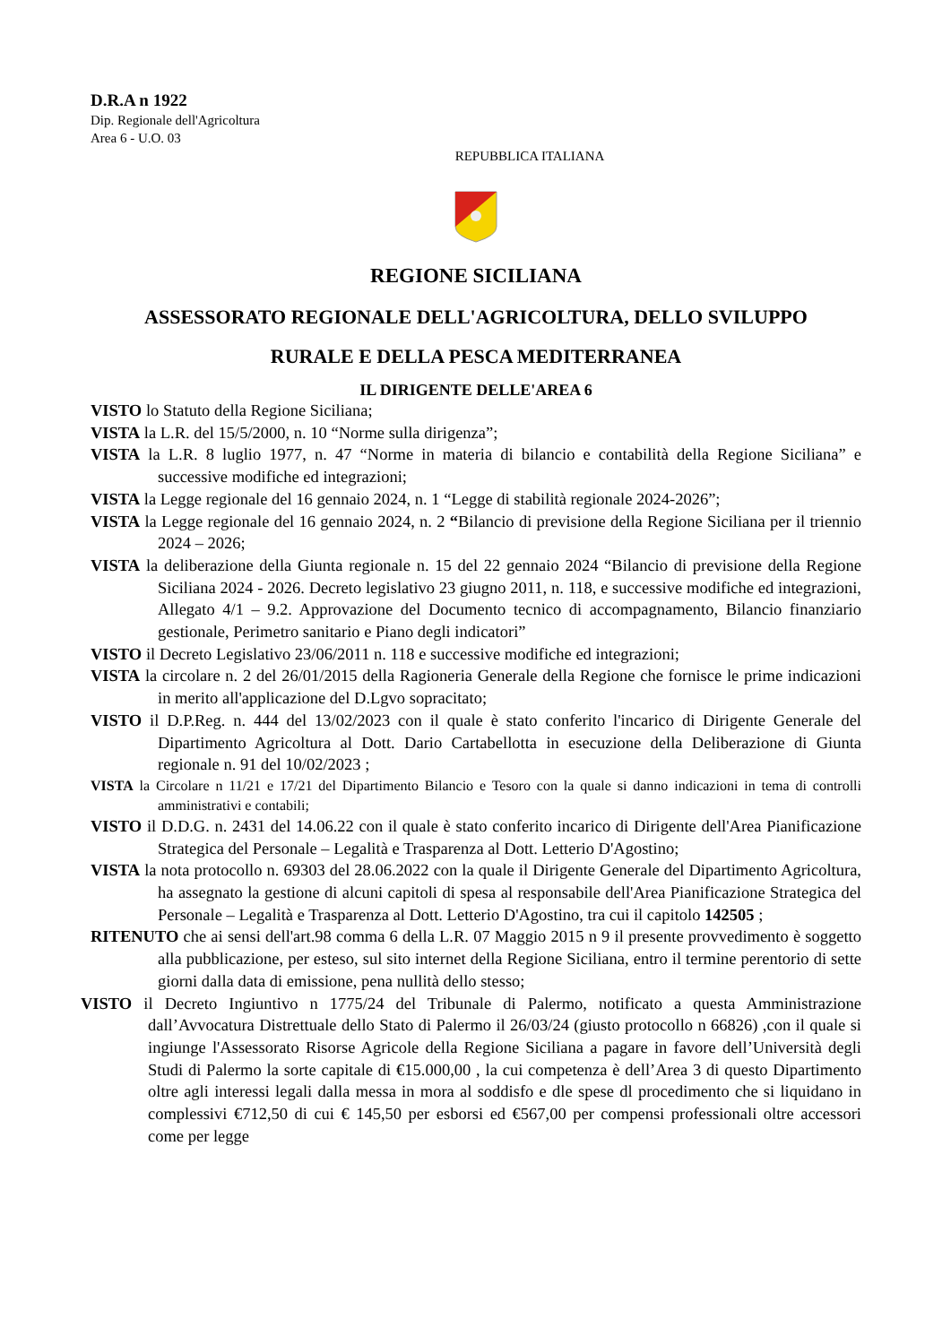D.R.A n 1922
Dip. Regionale dell'Agricoltura
Area 6 - U.O. 03
REPUBBLICA ITALIANA
REGIONE SICILIANA
ASSESSORATO REGIONALE DELL'AGRICOLTURA, DELLO SVILUPPO
RURALE E DELLA PESCA MEDITERRANEA
IL DIRIGENTE DELLE'AREA 6
VISTO lo Statuto della Regione Siciliana;
VISTA la L.R. del 15/5/2000, n. 10 “Norme sulla dirigenza”;
VISTA la L.R. 8 luglio 1977, n. 47 “Norme in materia di bilancio e contabilità della Regione Siciliana” e successive modifiche ed integrazioni;
VISTA la Legge regionale del 16 gennaio 2024, n. 1 “Legge di stabilità regionale 2024-2026”;
VISTA la Legge regionale del 16 gennaio 2024, n. 2 “Bilancio di previsione della Regione Siciliana per il triennio 2024 – 2026;
VISTA la deliberazione della Giunta regionale n. 15 del 22 gennaio 2024 “Bilancio di previsione della Regione Siciliana 2024 - 2026. Decreto legislativo 23 giugno 2011, n. 118, e successive modifiche ed integrazioni, Allegato 4/1 – 9.2. Approvazione del Documento tecnico di accompagnamento, Bilancio finanziario gestionale, Perimetro sanitario e Piano degli indicatori”
VISTO il Decreto Legislativo 23/06/2011 n. 118 e successive modifiche ed integrazioni;
VISTA la circolare n. 2 del 26/01/2015 della Ragioneria Generale della Regione che fornisce le prime indicazioni in merito all'applicazione del D.Lgvo sopracitato;
VISTO il D.P.Reg. n. 444 del 13/02/2023 con il quale è stato conferito l'incarico di Dirigente Generale del Dipartimento Agricoltura al Dott. Dario Cartabellotta in esecuzione della Deliberazione di Giunta regionale n. 91 del 10/02/2023 ;
VISTA la Circolare n 11/21 e 17/21 del Dipartimento Bilancio e Tesoro con la quale si danno indicazioni in tema di controlli amministrativi e contabili;
VISTO il D.D.G. n. 2431 del 14.06.22 con il quale è stato conferito incarico di Dirigente dell'Area Pianificazione Strategica del Personale – Legalità e Trasparenza al Dott. Letterio D'Agostino;
VISTA la nota protocollo n. 69303 del 28.06.2022 con la quale il Dirigente Generale del Dipartimento Agricoltura, ha assegnato la gestione di alcuni capitoli di spesa al responsabile dell'Area Pianificazione Strategica del Personale – Legalità e Trasparenza al Dott. Letterio D'Agostino, tra cui il capitolo 142505 ;
RITENUTO che ai sensi dell'art.98 comma 6 della L.R. 07 Maggio 2015 n 9 il presente provvedimento è soggetto alla pubblicazione, per esteso, sul sito internet della Regione Siciliana, entro il termine perentorio di sette giorni dalla data di emissione, pena nullità dello stesso;
VISTO il Decreto Ingiuntivo n 1775/24 del Tribunale di Palermo, notificato a questa Amministrazione dall’Avvocatura Distrettuale dello Stato di Palermo il 26/03/24 (giusto protocollo n 66826) ,con il quale si ingiunge l'Assessorato Risorse Agricole della Regione Siciliana a pagare in favore dell’Università degli Studi di Palermo la sorte capitale di €15.000,00 , la cui competenza è dell’Area 3 di questo Dipartimento oltre agli interessi legali dalla messa in mora al soddisfo e dle spese dl procedimento che si liquidano in complessivi €712,50 di cui € 145,50 per esborsi ed €567,00 per compensi professionali oltre accessori come per legge